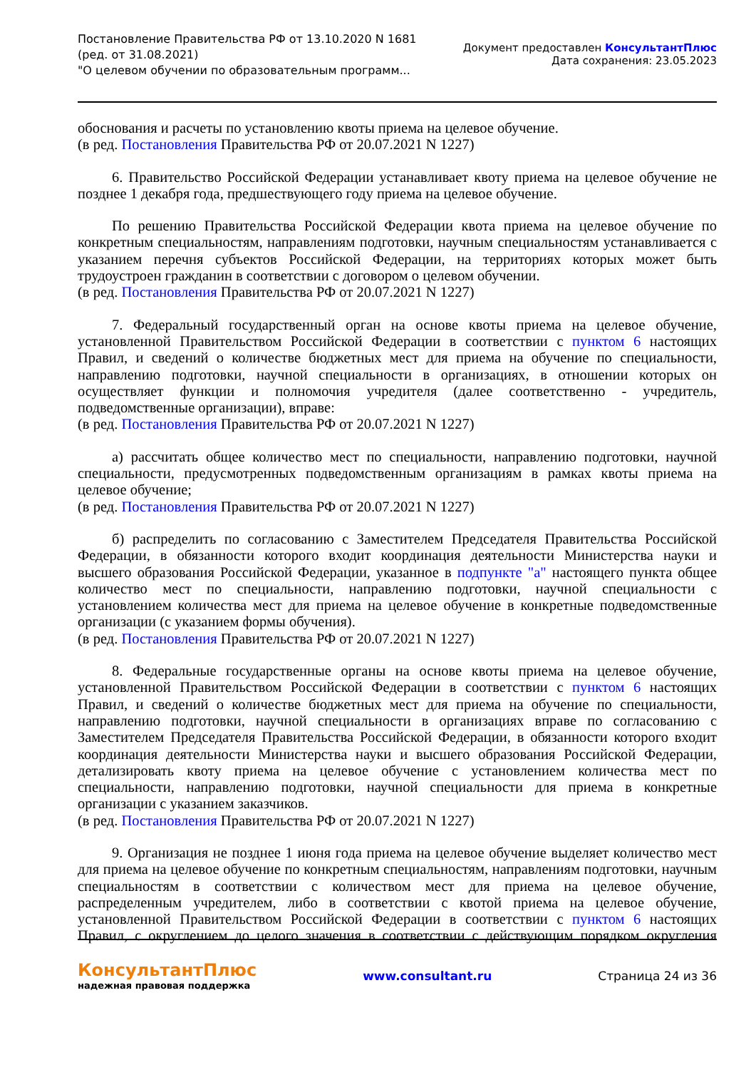Постановление Правительства РФ от 13.10.2020 N 1681
(ред. от 31.08.2021)
"О целевом обучении по образовательным программ...
Документ предоставлен КонсультантПлюс
Дата сохранения: 23.05.2023
обоснования и расчеты по установлению квоты приема на целевое обучение.
(в ред. Постановления Правительства РФ от 20.07.2021 N 1227)
6. Правительство Российской Федерации устанавливает квоту приема на целевое обучение не позднее 1 декабря года, предшествующего году приема на целевое обучение.
По решению Правительства Российской Федерации квота приема на целевое обучение по конкретным специальностям, направлениям подготовки, научным специальностям устанавливается с указанием перечня субъектов Российской Федерации, на территориях которых может быть трудоустроен гражданин в соответствии с договором о целевом обучении.
(в ред. Постановления Правительства РФ от 20.07.2021 N 1227)
7. Федеральный государственный орган на основе квоты приема на целевое обучение, установленной Правительством Российской Федерации в соответствии с пунктом 6 настоящих Правил, и сведений о количестве бюджетных мест для приема на обучение по специальности, направлению подготовки, научной специальности в организациях, в отношении которых он осуществляет функции и полномочия учредителя (далее соответственно - учредитель, подведомственные организации), вправе:
(в ред. Постановления Правительства РФ от 20.07.2021 N 1227)
а) рассчитать общее количество мест по специальности, направлению подготовки, научной специальности, предусмотренных подведомственным организациям в рамках квоты приема на целевое обучение;
(в ред. Постановления Правительства РФ от 20.07.2021 N 1227)
б) распределить по согласованию с Заместителем Председателя Правительства Российской Федерации, в обязанности которого входит координация деятельности Министерства науки и высшего образования Российской Федерации, указанное в подпункте "а" настоящего пункта общее количество мест по специальности, направлению подготовки, научной специальности с установлением количества мест для приема на целевое обучение в конкретные подведомственные организации (с указанием формы обучения).
(в ред. Постановления Правительства РФ от 20.07.2021 N 1227)
8. Федеральные государственные органы на основе квоты приема на целевое обучение, установленной Правительством Российской Федерации в соответствии с пунктом 6 настоящих Правил, и сведений о количестве бюджетных мест для приема на обучение по специальности, направлению подготовки, научной специальности в организациях вправе по согласованию с Заместителем Председателя Правительства Российской Федерации, в обязанности которого входит координация деятельности Министерства науки и высшего образования Российской Федерации, детализировать квоту приема на целевое обучение с установлением количества мест по специальности, направлению подготовки, научной специальности для приема в конкретные организации с указанием заказчиков.
(в ред. Постановления Правительства РФ от 20.07.2021 N 1227)
9. Организация не позднее 1 июня года приема на целевое обучение выделяет количество мест для приема на целевое обучение по конкретным специальностям, направлениям подготовки, научным специальностям в соответствии с количеством мест для приема на целевое обучение, распределенным учредителем, либо в соответствии с квотой приема на целевое обучение, установленной Правительством Российской Федерации в соответствии с пунктом 6 настоящих Правил, с округлением до целого значения в соответствии с действующим порядком округления
КонсультантПлюс
надежная правовая поддержка
www.consultant.ru Страница 24 из 36